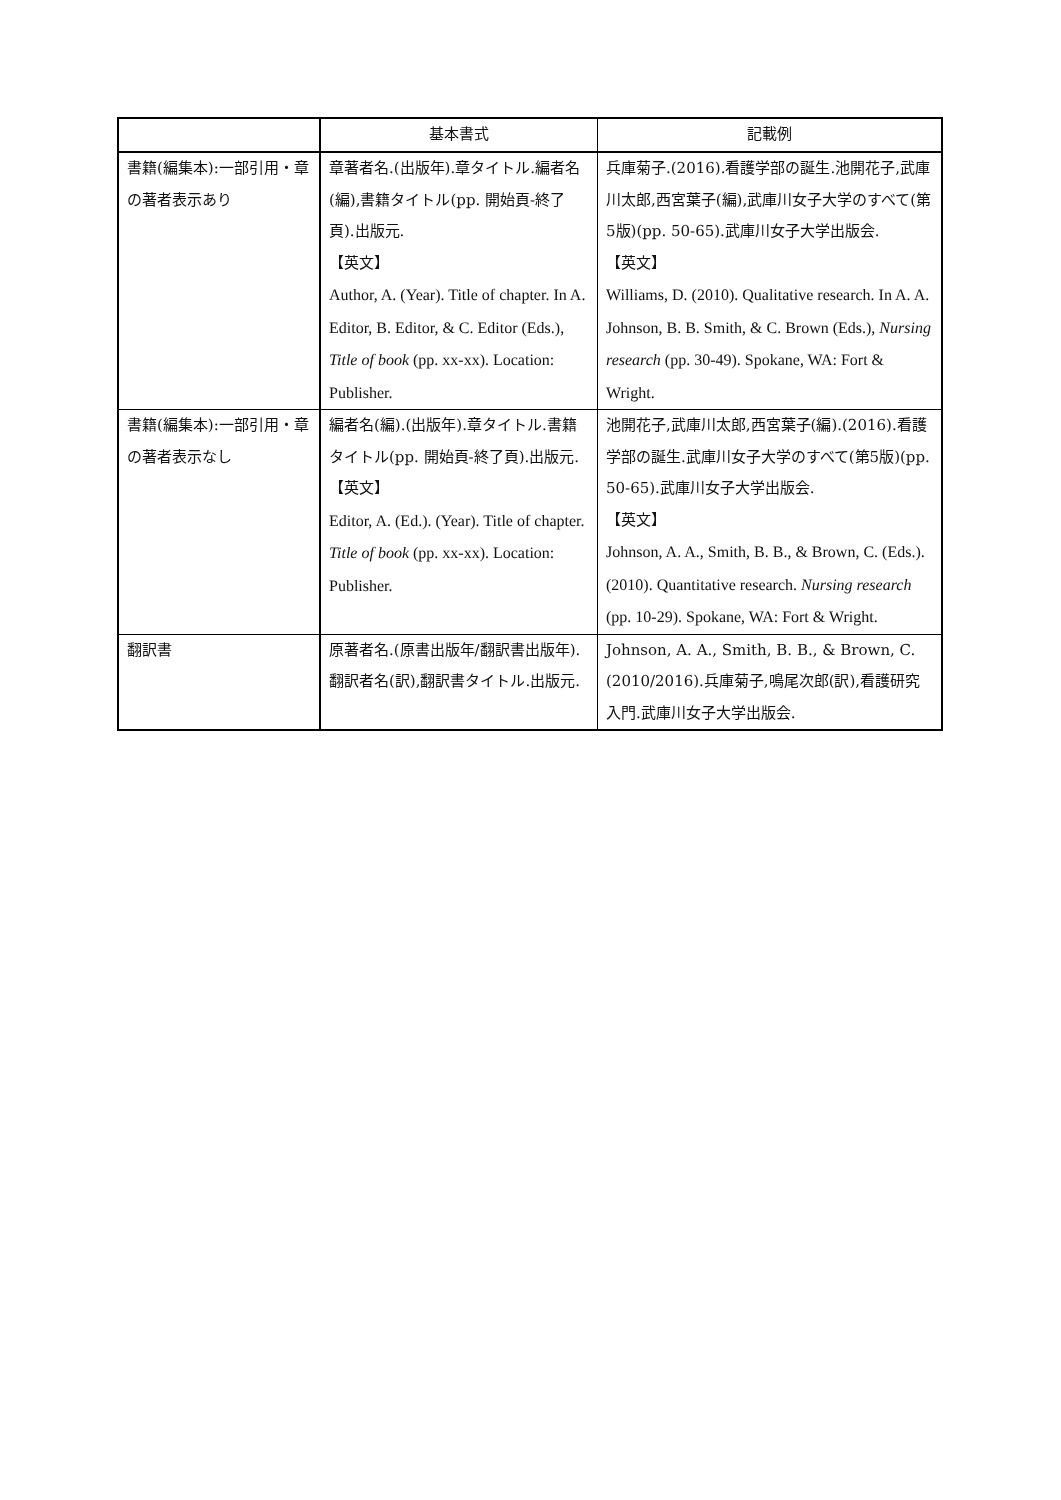| | 基本書式 | 記載例 |
| --- | --- | --- |
| 書籍(編集本):一部引用・章の著者表示あり | 章著者名.(出版年).章タイトル.編者名(編),書籍タイトル(pp. 開始頁-終了頁).出版元. 【英文】 Author, A. (Year). Title of chapter. In A. Editor, B. Editor, & C. Editor (Eds.), Title of book (pp. xx-xx). Location: Publisher. | 兵庫菊子.(2016).看護学部の誕生.池開花子,武庫川太郎,西宮葉子(編),武庫川女子大学のすべて(第5版)(pp. 50-65).武庫川女子大学出版会. 【英文】 Williams, D. (2010). Qualitative research. In A. A. Johnson, B. B. Smith, & C. Brown (Eds.), Nursing research (pp. 30-49). Spokane, WA: Fort & Wright. |
| 書籍(編集本):一部引用・章の著者表示なし | 編者名(編).(出版年).章タイトル.書籍タイトル(pp. 開始頁-終了頁).出版元. 【英文】 Editor, A. (Ed.). (Year). Title of chapter. Title of book (pp. xx-xx). Location: Publisher. | 池開花子,武庫川太郎,西宮葉子(編).(2016).看護学部の誕生.武庫川女子大学のすべて(第5版)(pp. 50-65).武庫川女子大学出版会. 【英文】 Johnson, A. A., Smith, B. B., & Brown, C. (Eds.). (2010). Quantitative research. Nursing research (pp. 10-29). Spokane, WA: Fort & Wright. |
| 翻訳書 | 原著者名.(原書出版年/翻訳書出版年).翻訳者名(訳),翻訳書タイトル.出版元. | Johnson, A. A., Smith, B. B., & Brown, C. (2010/2016).兵庫菊子,鳴尾次郎(訳),看護研究入門.武庫川女子大学出版会. |